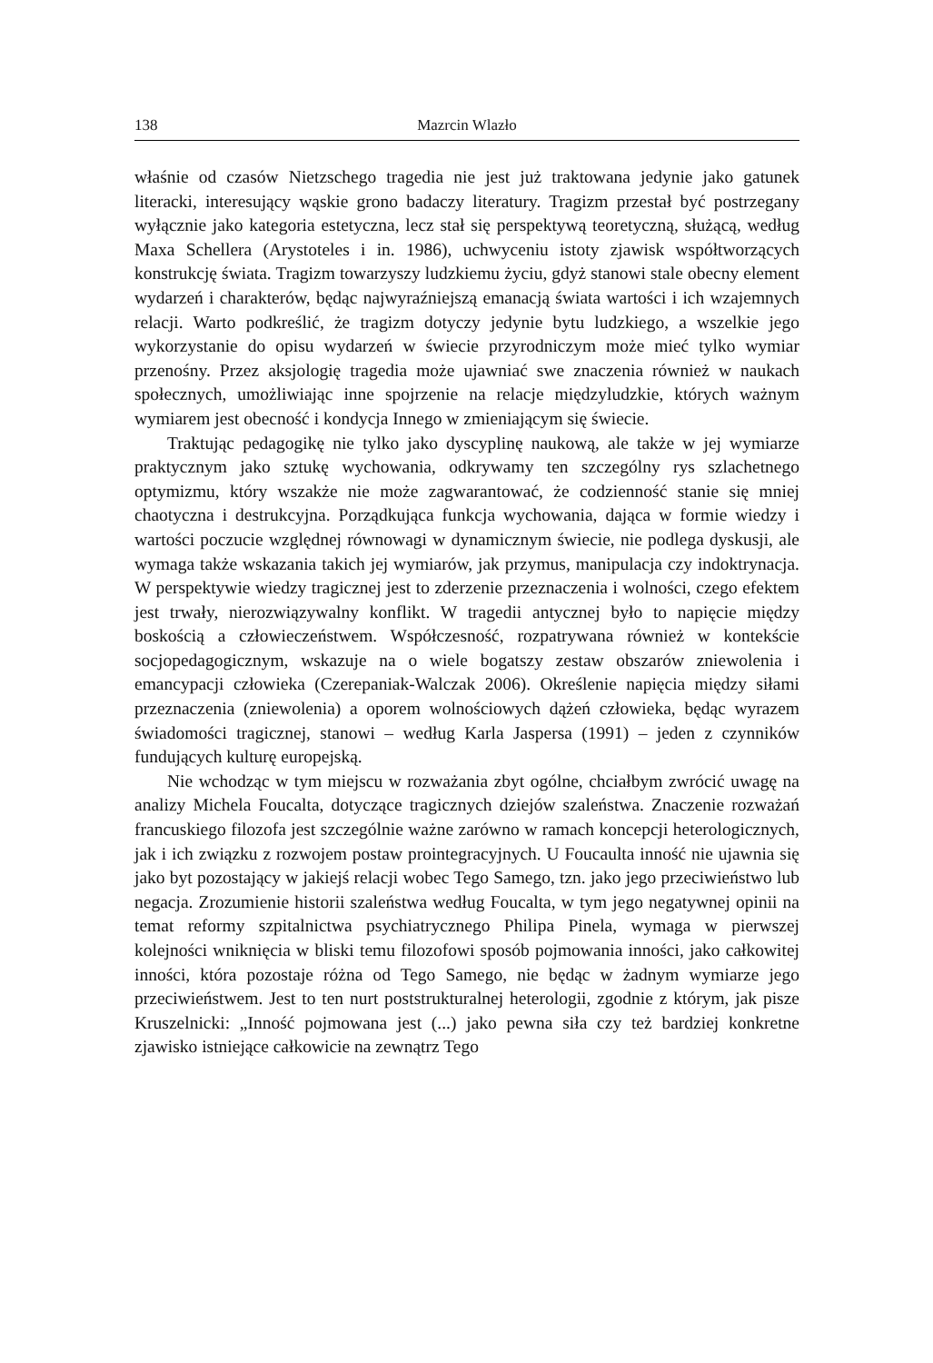138 Mazrcin Wlazło
właśnie od czasów Nietzschego tragedia nie jest już traktowana jedynie jako gatunek literacki, interesujący wąskie grono badaczy literatury. Tragizm przestał być postrzegany wyłącznie jako kategoria estetyczna, lecz stał się perspektywą teoretyczną, służącą, według Maxa Schellera (Arystoteles i in. 1986), uchwyceniu istoty zjawisk współtworzących konstrukcję świata. Tragizm towarzyszy ludzkiemu życiu, gdyż stanowi stale obecny element wydarzeń i charakterów, będąc najwyraźniejszą emanacją świata wartości i ich wzajemnych relacji. Warto podkreślić, że tragizm dotyczy jedynie bytu ludzkiego, a wszelkie jego wykorzystanie do opisu wydarzeń w świecie przyrodniczym może mieć tylko wymiar przenośny. Przez aksjologię tragedia może ujawniać swe znaczenia również w naukach społecznych, umożliwiając inne spojrzenie na relacje międzyludzkie, których ważnym wymiarem jest obecność i kondycja Innego w zmieniającym się świecie.
Traktując pedagogikę nie tylko jako dyscyplinę naukową, ale także w jej wymiarze praktycznym jako sztukę wychowania, odkrywamy ten szczególny rys szlachetnego optymizmu, który wszakże nie może zagwarantować, że codzienność stanie się mniej chaotyczna i destrukcyjna. Porządkująca funkcja wychowania, dająca w formie wiedzy i wartości poczucie względnej równowagi w dynamicznym świecie, nie podlega dyskusji, ale wymaga także wskazania takich jej wymiarów, jak przymus, manipulacja czy indoktrynacja. W perspektywie wiedzy tragicznej jest to zderzenie przeznaczenia i wolności, czego efektem jest trwały, nierozwiązywalny konflikt. W tragedii antycznej było to napięcie między boskością a człowieczeństwem. Współczesność, rozpatrywana również w kontekście socjopedagogicznym, wskazuje na o wiele bogatszy zestaw obszarów zniewolenia i emancypacji człowieka (Czerepaniak-Walczak 2006). Określenie napięcia między siłami przeznaczenia (zniewolenia) a oporem wolnościowych dążeń człowieka, będąc wyrazem świadomości tragicznej, stanowi – według Karla Jaspersa (1991) – jeden z czynników fundujących kulturę europejską.
Nie wchodząc w tym miejscu w rozważania zbyt ogólne, chciałbym zwrócić uwagę na analizy Michela Foucalta, dotyczące tragicznych dziejów szaleństwa. Znaczenie rozważań francuskiego filozofa jest szczególnie ważne zarówno w ramach koncepcji heterologicznych, jak i ich związku z rozwojem postaw prointegracyjnych. U Foucaulta inność nie ujawnia się jako byt pozostający w jakiejś relacji wobec Tego Samego, tzn. jako jego przeciwieństwo lub negacja. Zrozumienie historii szaleństwa według Foucalta, w tym jego negatywnej opinii na temat reformy szpitalnictwa psychiatrycznego Philipa Pinela, wymaga w pierwszej kolejności wniknięcia w bliski temu filozofowi sposób pojmowania inności, jako całkowitej inności, która pozostaje różna od Tego Samego, nie będąc w żadnym wymiarze jego przeciwieństwem. Jest to ten nurt poststrukturalnej heterologii, zgodnie z którym, jak pisze Kruszelnicki: „Inność pojmowana jest (...) jako pewna siła czy też bardziej konkretne zjawisko istniejące całkowicie na zewnątrz Tego